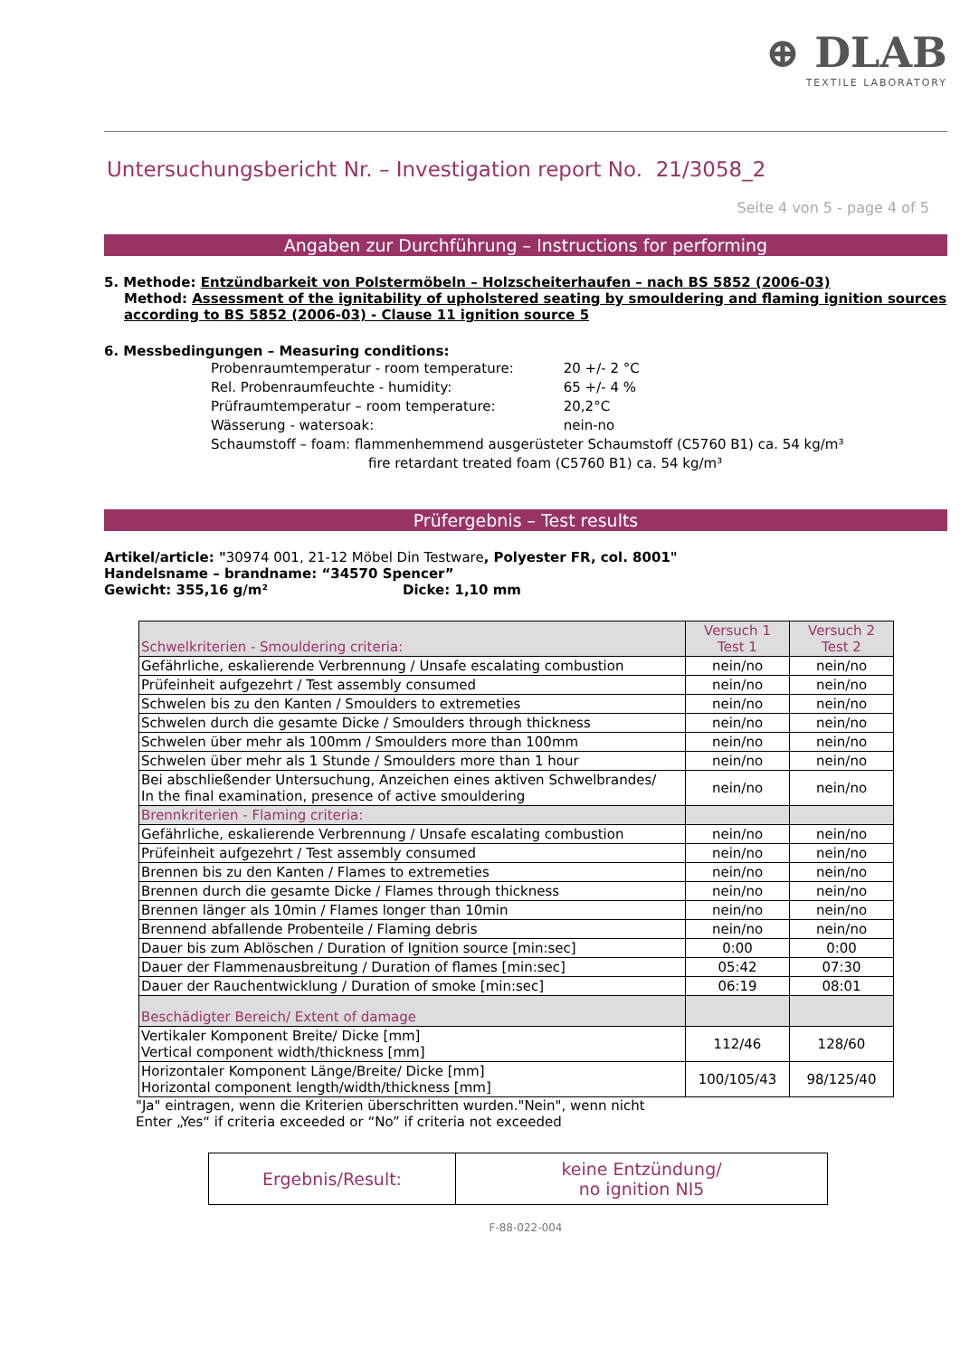⊕ DLAB
TEXTILE LABORATORY
Untersuchungsbericht Nr. – Investigation report No. 21/3058_2
Seite 4 von 5 - page 4 of 5
Angaben zur Durchführung – Instructions for performing
5. Methode: Entzündbarkeit von Polstermöbeln – Holzscheiterhaufen – nach BS 5852 (2006-03)
Method: Assessment of the ignitability of upholstered seating by smouldering and flaming ignition sources according to BS 5852 (2006-03) - Clause 11 ignition source 5
6. Messbedingungen – Measuring conditions:
Probenraumtemperatur - room temperature: 20 +/- 2 °C
Rel. Probenraumfeuchte - humidity: 65 +/- 4 %
Prüfraumtemperatur – room temperature: 20,2°C
Wässerung - watersoak: nein-no
Schaumstoff – foam: flammenhemmend ausgerüsteter Schaumstoff (C5760 B1) ca. 54 kg/m³
fire retardant treated foam (C5760 B1) ca. 54 kg/m³
Prüfergebnis – Test results
Artikel/article: "30974 001, 21-12 Möbel Din Testware, Polyester FR, col. 8001"
Handelsname – brandname: “34570 Spencer”
Gewicht: 355,16 g/m² Dicke: 1,10 mm
| Schwelkriterien - Smouldering criteria: | Versuch 1 Test 1 | Versuch 2 Test 2 |
| --- | --- | --- |
| Gefährliche, eskalierende Verbrennung / Unsafe escalating combustion | nein/no | nein/no |
| Prüfeinheit aufgezehrt / Test assembly consumed | nein/no | nein/no |
| Schwelen bis zu den Kanten / Smoulders to extremeties | nein/no | nein/no |
| Schwelen durch die gesamte Dicke / Smoulders through thickness | nein/no | nein/no |
| Schwelen über mehr als 100mm / Smoulders more than 100mm | nein/no | nein/no |
| Schwelen über mehr als 1 Stunde / Smoulders more than 1 hour | nein/no | nein/no |
| Bei abschließender Untersuchung, Anzeichen eines aktiven Schwelbrandes/ In the final examination, presence of active smouldering | nein/no | nein/no |
| Brennkriterien - Flaming criteria: | | |
| Gefährliche, eskalierende Verbrennung / Unsafe escalating combustion | nein/no | nein/no |
| Prüfeinheit aufgezehrt / Test assembly consumed | nein/no | nein/no |
| Brennen bis zu den Kanten / Flames to extremeties | nein/no | nein/no |
| Brennen durch die gesamte Dicke / Flames through thickness | nein/no | nein/no |
| Brennen länger als 10min / Flames longer than 10min | nein/no | nein/no |
| Brennend abfallende Probenteile / Flaming debris | nein/no | nein/no |
| Dauer bis zum Ablöschen / Duration of Ignition source [min:sec] | 0:00 | 0:00 |
| Dauer der Flammenausbreitung / Duration of flames [min:sec] | 05:42 | 07:30 |
| Dauer der Rauchentwicklung / Duration of smoke [min:sec] | 06:19 | 08:01 |
| Beschädigter Bereich/ Extent of damage | | |
| Vertikaler Komponent Breite/ Dicke [mm] Vertical component width/thickness [mm] | 112/46 | 128/60 |
| Horizontaler Komponent Länge/Breite/ Dicke [mm] Horizontal component length/width/thickness [mm] | 100/105/43 | 98/125/40 |
"Ja" eintragen, wenn die Kriterien überschritten wurden."Nein", wenn nicht
Enter „Yes“ if criteria exceeded or “No” if criteria not exceeded
| Ergebnis/Result: | keine Entzündung/ no ignition NI5 |
F-88-022-004